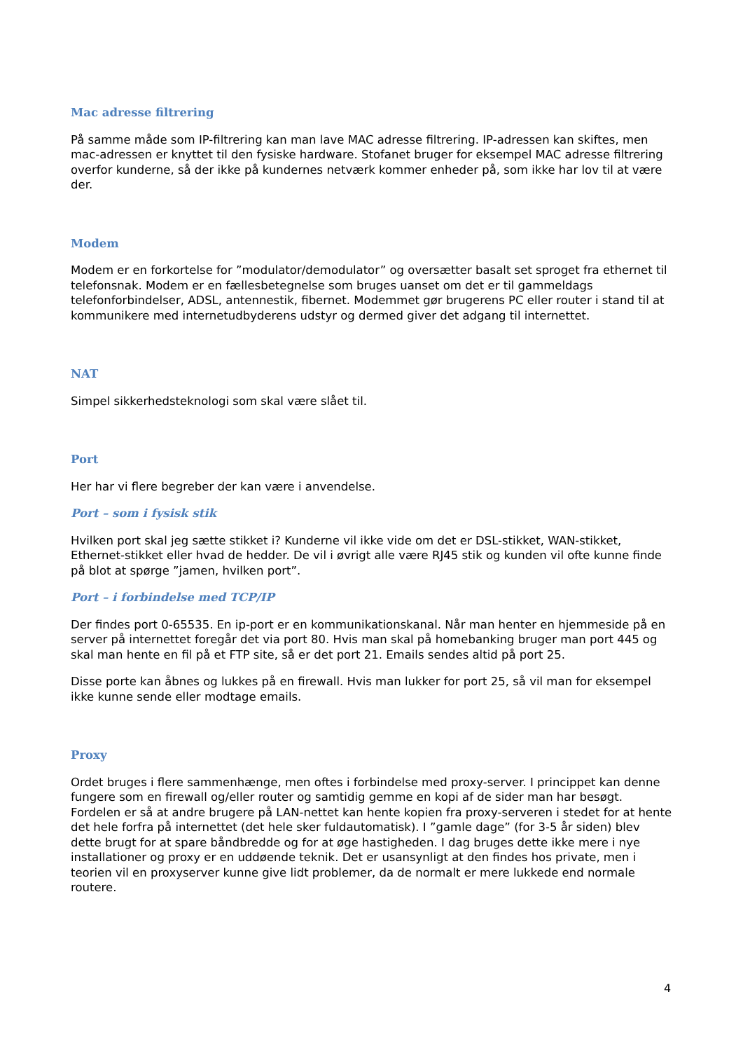Mac adresse filtrering
På samme måde som IP-filtrering kan man lave MAC adresse filtrering. IP-adressen kan skiftes, men mac-adressen er knyttet til den fysiske hardware. Stofanet bruger for eksempel MAC adresse filtrering overfor kunderne, så der ikke på kundernes netværk kommer enheder på, som ikke har lov til at være der.
Modem
Modem er en forkortelse for ”modulator/demodulator” og oversætter basalt set sproget fra ethernet til telefonsnak. Modem er en fællesbetegnelse som bruges uanset om det er til gammeldags telefonforbindelser, ADSL, antennestik, fibernet. Modemmet gør brugerens PC eller router i stand til at kommunikere med internetudbyderens udstyr og dermed giver det adgang til internettet.
NAT
Simpel sikkerhedsteknologi som skal være slået til.
Port
Her har vi flere begreber der kan være i anvendelse.
Port – som i fysisk stik
Hvilken port skal jeg sætte stikket i? Kunderne vil ikke vide om det er DSL-stikket, WAN-stikket, Ethernet-stikket eller hvad de hedder. De vil i øvrigt alle være RJ45 stik og kunden vil ofte kunne finde på blot at spørge ”jamen, hvilken port”.
Port – i forbindelse med TCP/IP
Der findes port 0-65535. En ip-port er en kommunikationskanal. Når man henter en hjemmeside på en server på internettet foregår det via port 80. Hvis man skal på homebanking bruger man port 445 og skal man hente en fil på et FTP site, så er det port 21. Emails sendes altid på port 25.
Disse porte kan åbnes og lukkes på en firewall. Hvis man lukker for port 25, så vil man for eksempel ikke kunne sende eller modtage emails.
Proxy
Ordet bruges i flere sammenhænge, men oftes i forbindelse med proxy-server. I princippet kan denne fungere som en firewall og/eller router og samtidig gemme en kopi af de sider man har besøgt. Fordelen er så at andre brugere på LAN-nettet kan hente kopien fra proxy-serveren i stedet for at hente det hele forfra på internettet (det hele sker fuldautomatisk). I ”gamle dage” (for 3-5 år siden) blev dette brugt for at spare båndbredde og for at øge hastigheden. I dag bruges dette ikke mere i nye installationer og proxy er en uddøende teknik. Det er usansynligt at den findes hos private, men i teorien vil en proxyserver kunne give lidt problemer, da de normalt er mere lukkede end normale routere.
4